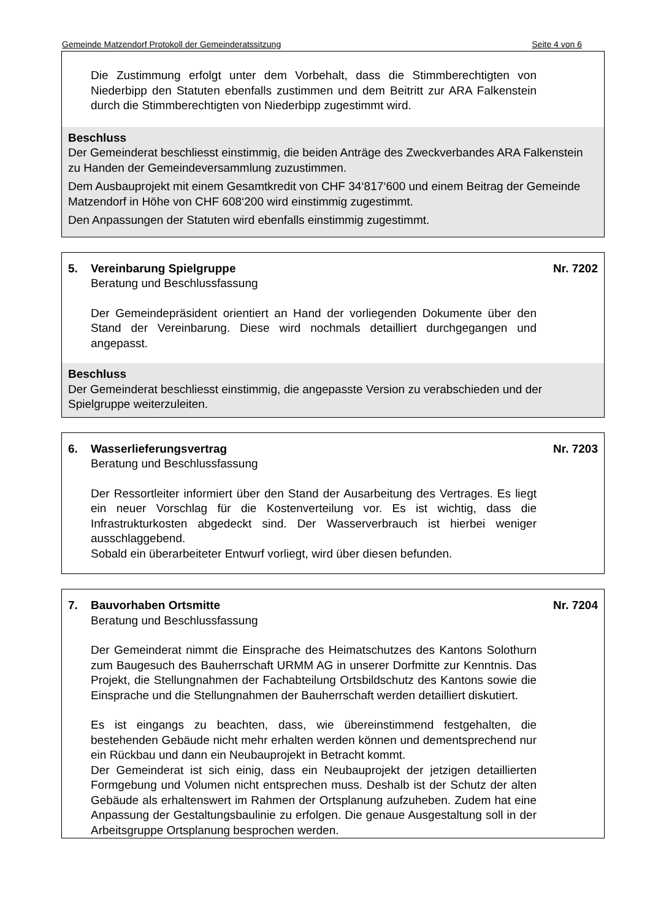Gemeinde Matzendorf Protokoll der Gemeinderatssitzung Seite 4 von 6
Die Zustimmung erfolgt unter dem Vorbehalt, dass die Stimmberechtigten von Niederbipp den Statuten ebenfalls zustimmen und dem Beitritt zur ARA Falkenstein durch die Stimmberechtigten von Niederbipp zugestimmt wird.
Beschluss
Der Gemeinderat beschliesst einstimmig, die beiden Anträge des Zweckverbandes ARA Falkenstein zu Handen der Gemeindeversammlung zuzustimmen.
Dem Ausbauprojekt mit einem Gesamtkredit von CHF 34‘817‘600 und einem Beitrag der Gemeinde Matzendorf in Höhe von CHF 608‘200 wird einstimmig zugestimmt.
Den Anpassungen der Statuten wird ebenfalls einstimmig zugestimmt.
5. Vereinbarung Spielgruppe Nr. 7202
Beratung und Beschlussfassung
Der Gemeindepräsident orientiert an Hand der vorliegenden Dokumente über den Stand der Vereinbarung. Diese wird nochmals detailliert durchgegangen und angepasst.
Beschluss
Der Gemeinderat beschliesst einstimmig, die angepasste Version zu verabschieden und der Spielgruppe weiterzuleiten.
6. Wasserlieferungsvertrag Nr. 7203
Beratung und Beschlussfassung
Der Ressortleiter informiert über den Stand der Ausarbeitung des Vertrages. Es liegt ein neuer Vorschlag für die Kostenverteilung vor. Es ist wichtig, dass die Infrastrukturkosten abgedeckt sind. Der Wasserverbrauch ist hierbei weniger ausschlaggebend.
Sobald ein überarbeiteter Entwurf vorliegt, wird über diesen befunden.
7. Bauvorhaben Ortsmitte Nr. 7204
Beratung und Beschlussfassung
Der Gemeinderat nimmt die Einsprache des Heimatschutzes des Kantons Solothurn zum Baugesuch des Bauherrschaft URMM AG in unserer Dorfmitte zur Kenntnis. Das Projekt, die Stellungnahmen der Fachabteilung Ortsbildschutz des Kantons sowie die Einsprache und die Stellungnahmen der Bauherrschaft werden detailliert diskutiert.
Es ist eingangs zu beachten, dass, wie übereinstimmend festgehalten, die bestehenden Gebäude nicht mehr erhalten werden können und dementsprechend nur ein Rückbau und dann ein Neubauprojekt in Betracht kommt.
Der Gemeinderat ist sich einig, dass ein Neubauprojekt der jetzigen detaillierten Formgebung und Volumen nicht entsprechen muss. Deshalb ist der Schutz der alten Gebäude als erhaltenswert im Rahmen der Ortsplanung aufzuheben. Zudem hat eine Anpassung der Gestaltungsbaulinie zu erfolgen. Die genaue Ausgestaltung soll in der Arbeitsgruppe Ortsplanung besprochen werden.